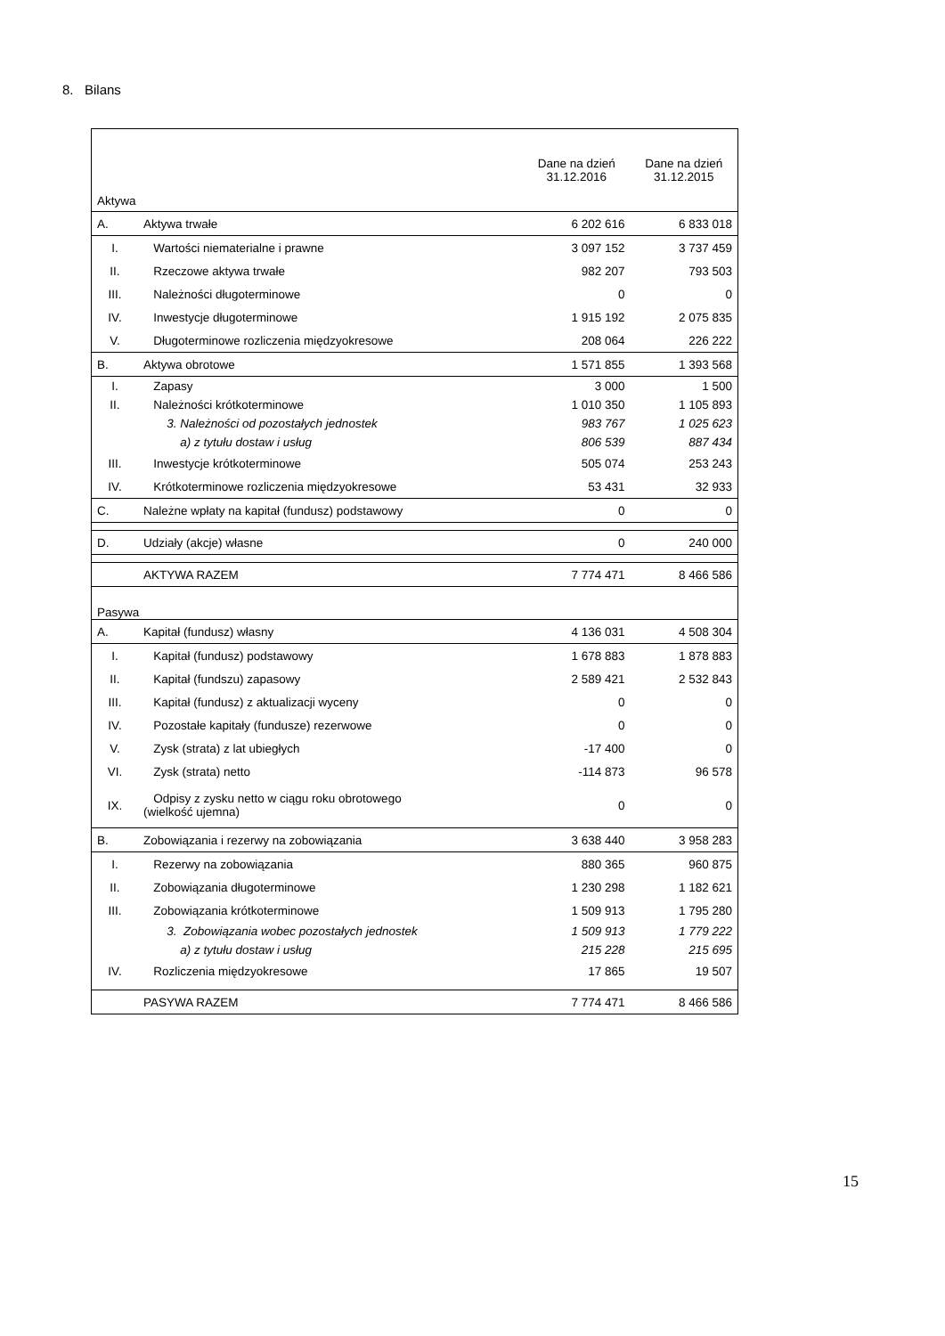8. Bilans
| Aktywa | | Dane na dzień 31.12.2016 | Dane na dzień 31.12.2015 |
| A. | Aktywa trwałe | 6 202 616 | 6 833 018 |
| I. | Wartości niematerialne i prawne | 3 097 152 | 3 737 459 |
| II. | Rzeczowe aktywa trwałe | 982 207 | 793 503 |
| III. | Należności długoterminowe | 0 | 0 |
| IV. | Inwestycje długoterminowe | 1 915 192 | 2 075 835 |
| V. | Długoterminowe rozliczenia międzyokresowe | 208 064 | 226 222 |
| B. | Aktywa obrotowe | 1 571 855 | 1 393 568 |
| I. | Zapasy | 3 000 | 1 500 |
| II. | Należności krótkoterminowe | 1 010 350 | 1 105 893 |
| | 3. Należności od pozostałych jednostek | 983 767 | 1 025 623 |
| | a) z tytułu dostaw i usług | 806 539 | 887 434 |
| III. | Inwestycje krótkoterminowe | 505 074 | 253 243 |
| IV. | Krótkoterminowe rozliczenia międzyokresowe | 53 431 | 32 933 |
| C. | Należne wpłaty na kapitał (fundusz) podstawowy | 0 | 0 |
| D. | Udziały (akcje) własne | 0 | 240 000 |
| | AKTYWA RAZEM | 7 774 471 | 8 466 586 |
| Pasywa | | | |
| A. | Kapitał (fundusz) własny | 4 136 031 | 4 508 304 |
| I. | Kapitał (fundusz) podstawowy | 1 678 883 | 1 878 883 |
| II. | Kapitał (fundszu) zapasowy | 2 589 421 | 2 532 843 |
| III. | Kapitał (fundusz) z aktualizacji wyceny | 0 | 0 |
| IV. | Pozostałe kapitały (fundusze) rezerwowe | 0 | 0 |
| V. | Zysk (strata) z lat ubiegłych | -17 400 | 0 |
| VI. | Zysk (strata) netto | -114 873 | 96 578 |
| IX. | Odpisy z zysku netto w ciągu roku obrotowego (wielkość ujemna) | 0 | 0 |
| B. | Zobowiązania i rezerwy na zobowiązania | 3 638 440 | 3 958 283 |
| I. | Rezerwy na zobowiązania | 880 365 | 960 875 |
| II. | Zobowiązania długoterminowe | 1 230 298 | 1 182 621 |
| III. | Zobowiązania krótkoterminowe | 1 509 913 | 1 795 280 |
| | 3. Zobowiązania wobec pozostałych jednostek | 1 509 913 | 1 779 222 |
| | a) z tytułu dostaw i usług | 215 228 | 215 695 |
| IV. | Rozliczenia międzyokresowe | 17 865 | 19 507 |
| | PASYWA RAZEM | 7 774 471 | 8 466 586 |
15